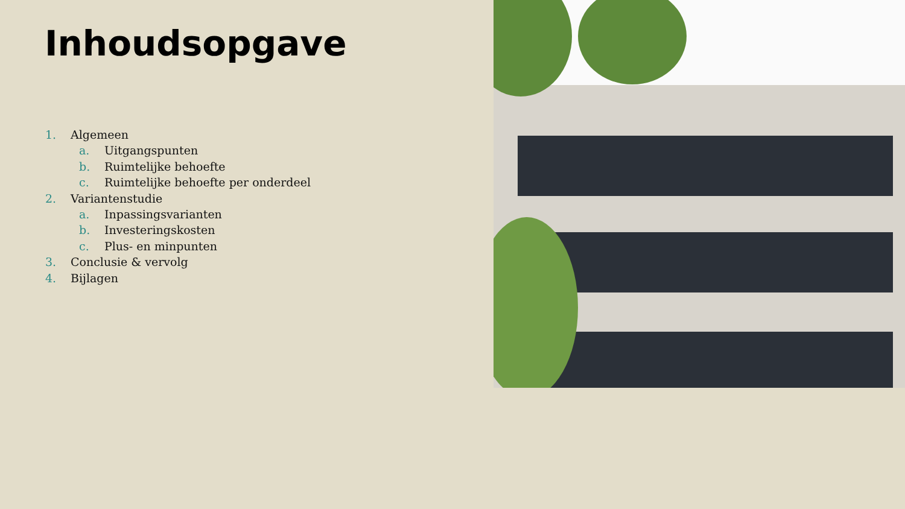Inhoudsopgave
1. Algemeen
a. Uitgangspunten
b. Ruimtelijke behoefte
c. Ruimtelijke behoefte per onderdeel
2. Variantenstudie
a. Inpassingsvarianten
b. Investeringskosten
c. Plus- en minpunten
3. Conclusie & vervolg
4. Bijlagen